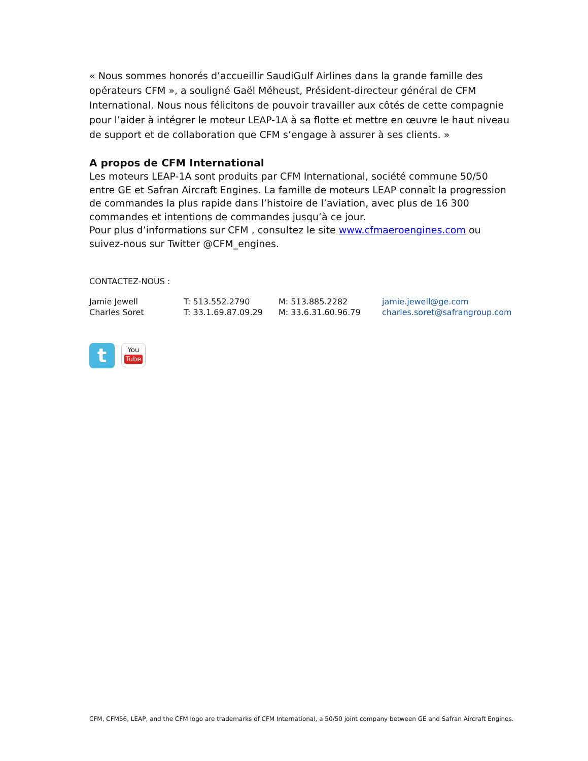« Nous sommes honorés d’accueillir SaudiGulf Airlines dans la grande famille des opérateurs CFM », a souligné Gaël Méheust, Président-directeur général de CFM International. Nous nous félicitons de pouvoir travailler aux côtés de cette compagnie pour l’aider à intégrer le moteur LEAP-1A à sa flotte et mettre en œuvre le haut niveau de support et de collaboration que CFM s’engage à assurer à ses clients. »
A propos de CFM International
Les moteurs LEAP-1A sont produits par CFM International, société commune 50/50 entre GE et Safran Aircraft Engines. La famille de moteurs LEAP connaît la progression de commandes la plus rapide dans l’histoire de l’aviation, avec plus de 16 300 commandes et intentions de commandes jusqu’à ce jour.
Pour plus d’informations sur CFM , consultez le site www.cfmaeroengines.com ou suivez-nous sur Twitter @CFM_engines.
CONTACTEZ-NOUS :
| Jamie Jewell | T: 513.552.2790 | M: 513.885.2282 | jamie.jewell@ge.com |
| Charles Soret | T: 33.1.69.87.09.29 | M: 33.6.31.60.96.79 | charles.soret@safrangroup.com |
t
You
Tube
CFM, CFM56, LEAP, and the CFM logo are trademarks of CFM International, a 50/50 joint company between GE and Safran Aircraft Engines.